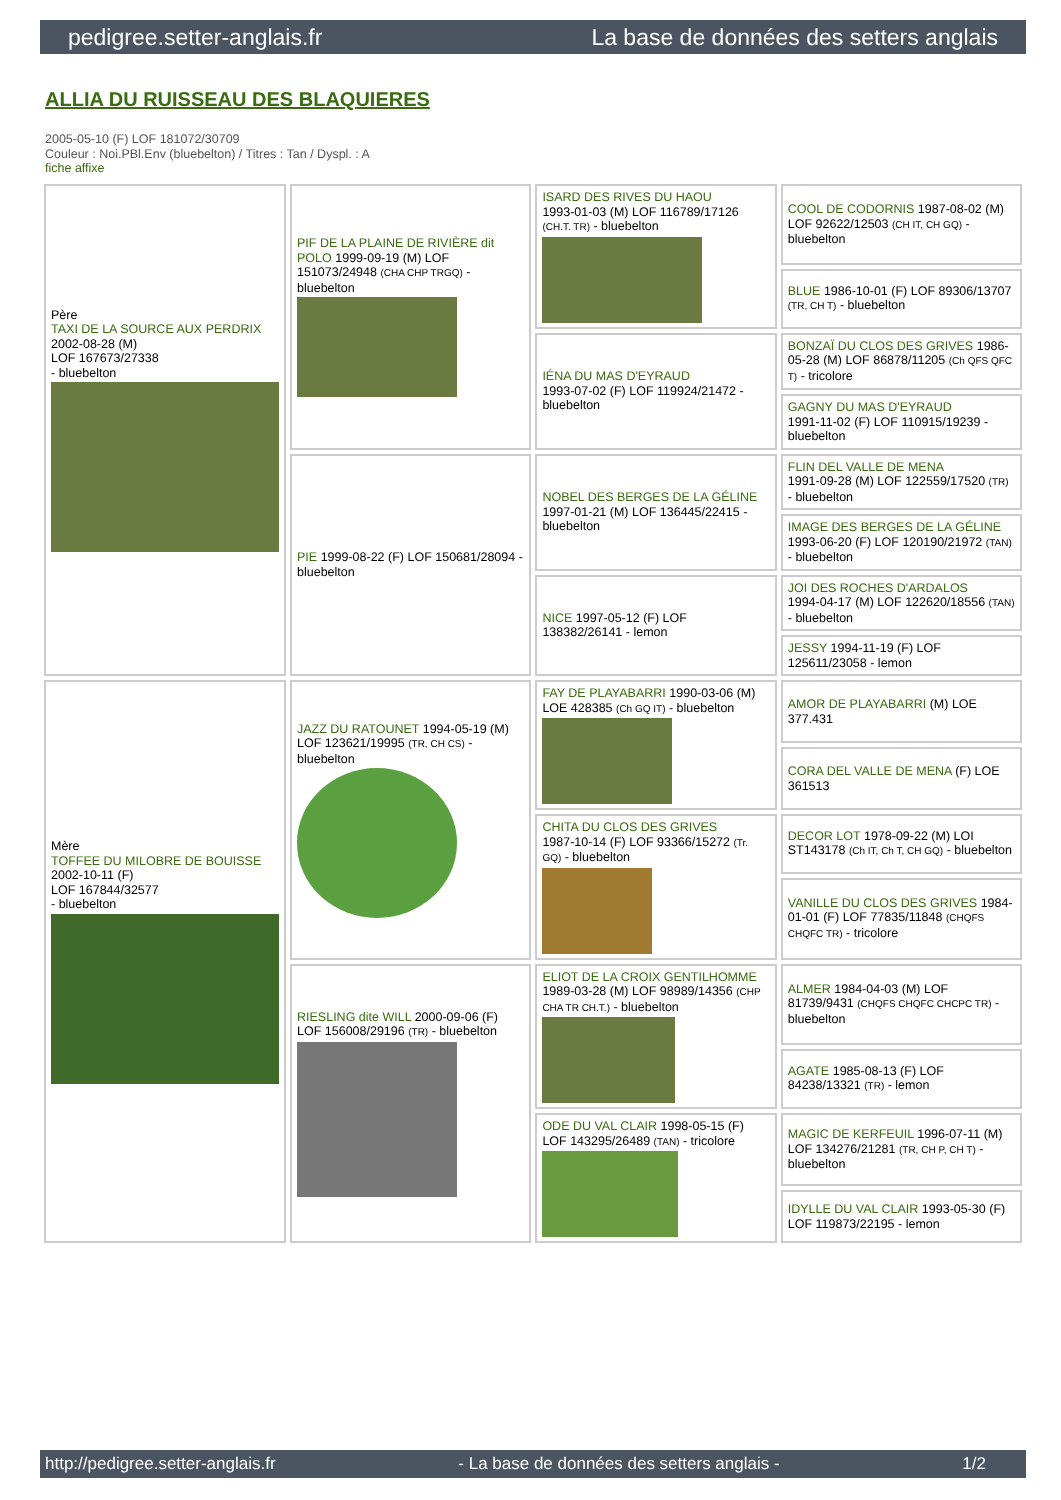pedigree.setter-anglais.fr La base de données des setters anglais
ALLIA DU RUISSEAU DES BLAQUIERES
2005-05-10 (F) LOF 181072/30709
Couleur : Noi.PBl.Env (bluebelton) / Titres : Tan / Dyspl. : A
fiche affixe
| Père TAXI DE LA SOURCE AUX PERDRIX 2002-08-28 (M) LOF 167673/27338 - bluebelton | PIF DE LA PLAINE DE RIVIÈRE dit POLO 1999-09-19 (M) LOF 151073/24948 (CHA CHP TRGQ) - bluebelton | ISARD DES RIVES DU HAOU 1993-01-03 (M) LOF 116789/17126 (CH.T. TR) - bluebelton | COOL DE CODORNIS 1987-08-02 (M) LOF 92622/12503 (CH IT, CH GQ) - bluebelton |
| | | | BLUE 1986-10-01 (F) LOF 89306/13707 (TR, CH T) - bluebelton |
| | | IÉNA DU MAS D'EYRAUD 1993-07-02 (F) LOF 119924/21472 - bluebelton | BONZAÏ DU CLOS DES GRIVES 1986-05-28 (M) LOF 86878/11205 (Ch QFS QFC T) - tricolore |
| | | | GAGNY DU MAS D'EYRAUD 1991-11-02 (F) LOF 110915/19239 - bluebelton |
| | PIE 1999-08-22 (F) LOF 150681/28094 - bluebelton | NOBEL DES BERGES DE LA GÉLINE 1997-01-21 (M) LOF 136445/22415 - bluebelton | FLIN DEL VALLE DE MENA 1991-09-28 (M) LOF 122559/17520 (TR) - bluebelton |
| | | | IMAGE DES BERGES DE LA GÉLINE 1993-06-20 (F) LOF 120190/21972 (TAN) - bluebelton |
| | | NICE 1997-05-12 (F) LOF 138382/26141 - lemon | JOI DES ROCHES D'ARDALOS 1994-04-17 (M) LOF 122620/18556 (TAN) - bluebelton |
| | | | JESSY 1994-11-19 (F) LOF 125611/23058 - lemon |
| Mère TOFFEE DU MILOBRE DE BOUISSE 2002-10-11 (F) LOF 167844/32577 - bluebelton | JAZZ DU RATOUNET 1994-05-19 (M) LOF 123621/19995 (TR, CH CS) - bluebelton | FAY DE PLAYABARRI 1990-03-06 (M) LOE 428385 (Ch GQ IT) - bluebelton | AMOR DE PLAYABARRI (M) LOE 377.431 |
| | | | CORA DEL VALLE DE MENA (F) LOE 361513 |
| | | CHITA DU CLOS DES GRIVES 1987-10-14 (F) LOF 93366/15272 (Tr. GQ) - bluebelton | DECOR LOT 1978-09-22 (M) LOI ST143178 (Ch IT, Ch T, CH GQ) - bluebelton |
| | | | VANILLE DU CLOS DES GRIVES 1984-01-01 (F) LOF 77835/11848 (CHQFS CHQFC TR) - tricolore |
| | RIESLING dite WILL 2000-09-06 (F) LOF 156008/29196 (TR) - bluebelton | ELIOT DE LA CROIX GENTILHOMME 1989-03-28 (M) LOF 98989/14356 (CHP CHA TR CH.T.) - bluebelton | ALMER 1984-04-03 (M) LOF 81739/9431 (CHQFS CHQFC CHCPC TR) - bluebelton |
| | | | AGATE 1985-08-13 (F) LOF 84238/13321 (TR) - lemon |
| | | ODE DU VAL CLAIR 1998-05-15 (F) LOF 143295/26489 (TAN) - tricolore | MAGIC DE KERFEUIL 1996-07-11 (M) LOF 134276/21281 (TR, CH P, CH T) - bluebelton |
| | | | IDYLLE DU VAL CLAIR 1993-05-30 (F) LOF 119873/22195 - lemon |
http://pedigree.setter-anglais.fr - La base de données des setters anglais - 1/2